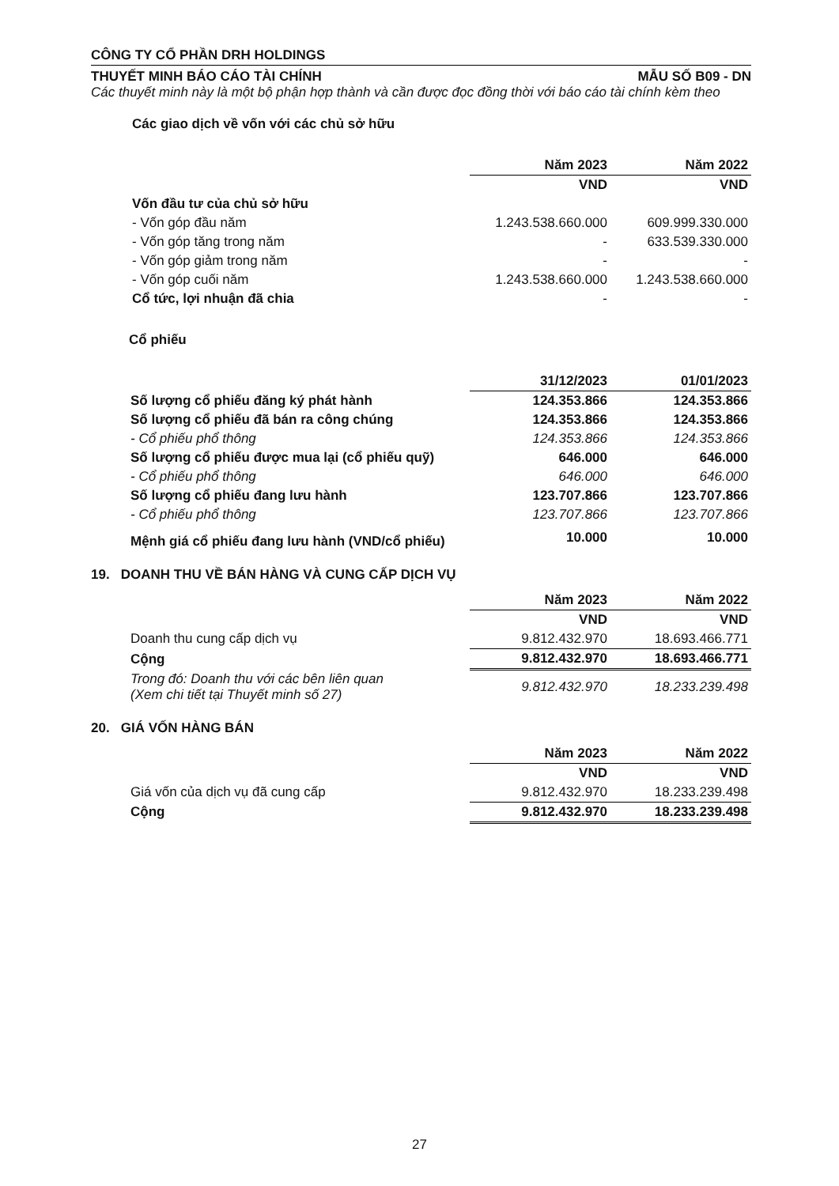CÔNG TY CỔ PHẦN DRH HOLDINGS
THUYẾT MINH BÁO CÁO TÀI CHÍNH MẪU SỐ B09 - DN
Các thuyết minh này là một bộ phận hợp thành và cần được đọc đồng thời với báo cáo tài chính kèm theo
Các giao dịch về vốn với các chủ sở hữu
| | Năm 2023 | Năm 2022 |
| | VND | VND |
| Vốn đầu tư của chủ sở hữu | | |
| - Vốn góp đầu năm | 1.243.538.660.000 | 609.999.330.000 |
| - Vốn góp tăng trong năm | - | 633.539.330.000 |
| - Vốn góp giảm trong năm | - | - |
| - Vốn góp cuối năm | 1.243.538.660.000 | 1.243.538.660.000 |
| Cổ tức, lợi nhuận đã chia | - | - |
Cổ phiếu
| | 31/12/2023 | 01/01/2023 |
| Số lượng cổ phiếu đăng ký phát hành | 124.353.866 | 124.353.866 |
| Số lượng cổ phiếu đã bán ra công chúng | 124.353.866 | 124.353.866 |
| - Cổ phiếu phổ thông | 124.353.866 | 124.353.866 |
| Số lượng cổ phiếu được mua lại (cổ phiếu quỹ) | 646.000 | 646.000 |
| - Cổ phiếu phổ thông | 646.000 | 646.000 |
| Số lượng cổ phiếu đang lưu hành | 123.707.866 | 123.707.866 |
| - Cổ phiếu phổ thông | 123.707.866 | 123.707.866 |
| Mệnh giá cổ phiếu đang lưu hành (VND/cổ phiếu) | 10.000 | 10.000 |
19. DOANH THU VỀ BÁN HÀNG VÀ CUNG CẤP DỊCH VỤ
| | Năm 2023 | Năm 2022 |
| | VND | VND |
| Doanh thu cung cấp dịch vụ | 9.812.432.970 | 18.693.466.771 |
| Cộng | 9.812.432.970 | 18.693.466.771 |
| Trong đó: Doanh thu với các bên liên quan (Xem chi tiết tại Thuyết minh số 27) | 9.812.432.970 | 18.233.239.498 |
20. GIÁ VỐN HÀNG BÁN
| | Năm 2023 | Năm 2022 |
| | VND | VND |
| Giá vốn của dịch vụ đã cung cấp | 9.812.432.970 | 18.233.239.498 |
| Cộng | 9.812.432.970 | 18.233.239.498 |
27